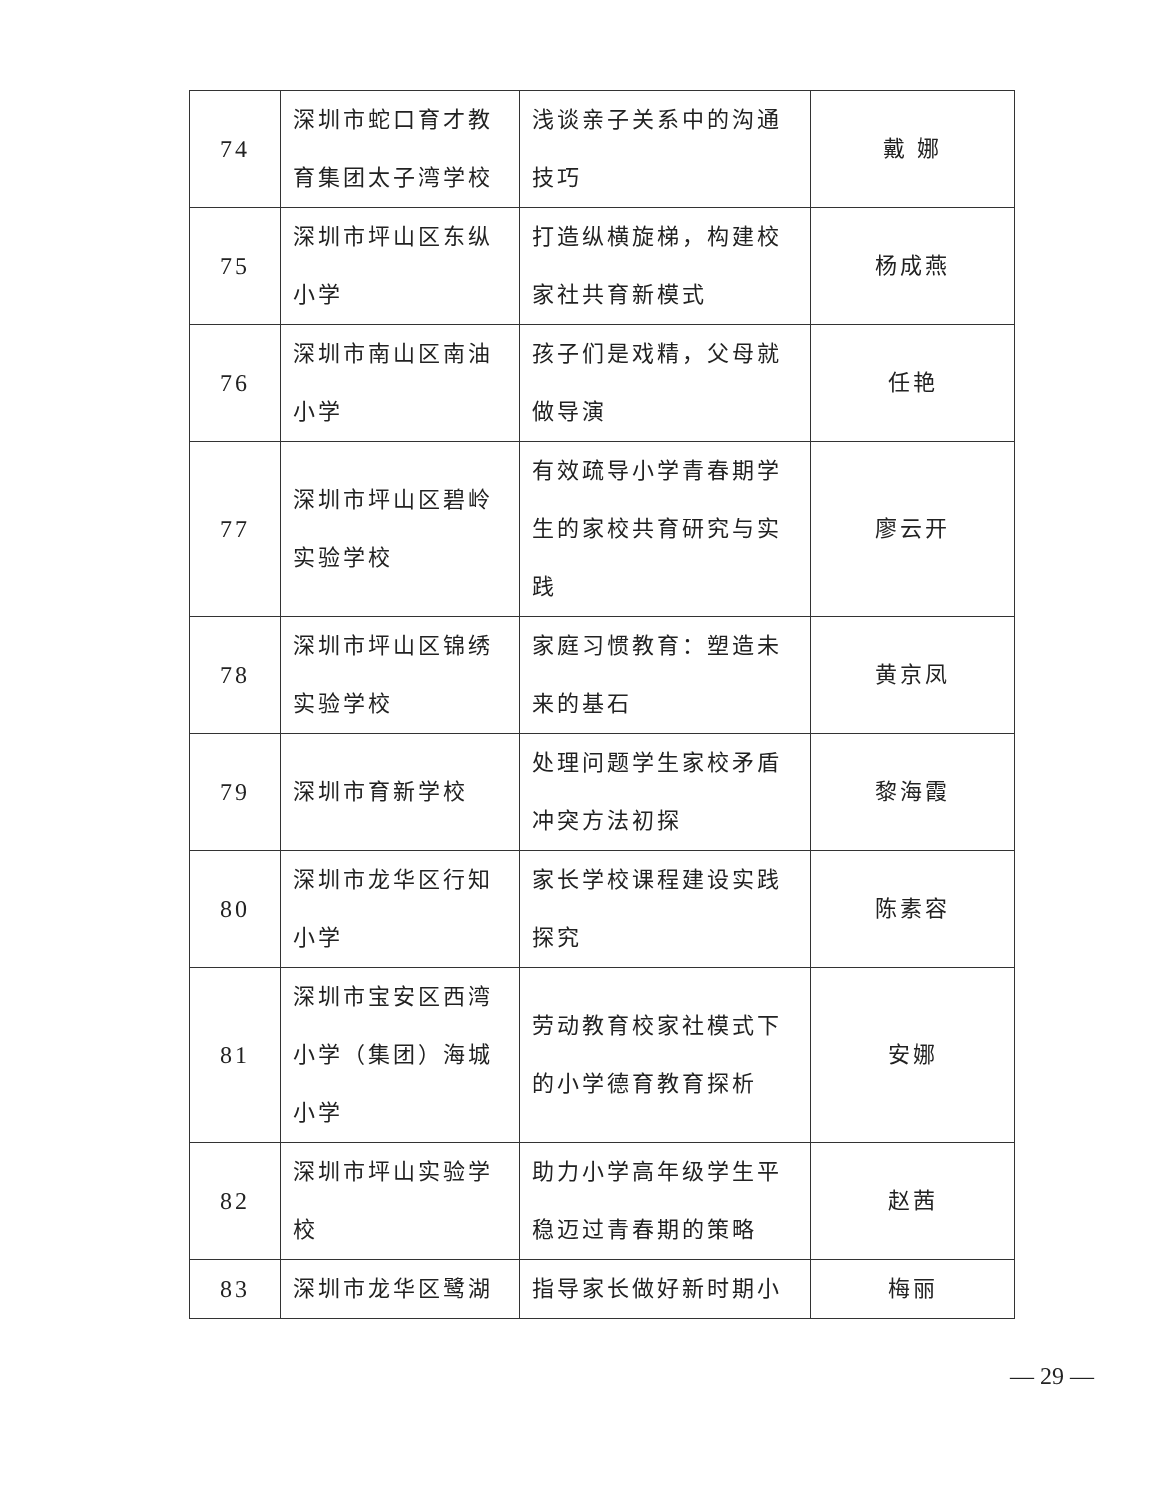| 74 | 深圳市蛇口育才教育集团太子湾学校 | 浅谈亲子关系中的沟通技巧 | 戴 娜 |
| 75 | 深圳市坪山区东纵小学 | 打造纵横旋梯，构建校家社共育新模式 | 杨成燕 |
| 76 | 深圳市南山区南油小学 | 孩子们是戏精，父母就做导演 | 任艳 |
| 77 | 深圳市坪山区碧岭实验学校 | 有效疏导小学青春期学生的家校共育研究与实践 | 廖云开 |
| 78 | 深圳市坪山区锦绣实验学校 | 家庭习惯教育：塑造未来的基石 | 黄京凤 |
| 79 | 深圳市育新学校 | 处理问题学生家校矛盾冲突方法初探 | 黎海霞 |
| 80 | 深圳市龙华区行知小学 | 家长学校课程建设实践探究 | 陈素容 |
| 81 | 深圳市宝安区西湾小学（集团）海城小学 | 劳动教育校家社模式下的小学德育教育探析 | 安娜 |
| 82 | 深圳市坪山实验学校 | 助力小学高年级学生平稳迈过青春期的策略 | 赵茜 |
| 83 | 深圳市龙华区鹭湖 | 指导家长做好新时期小 | 梅丽 |
— 29 —